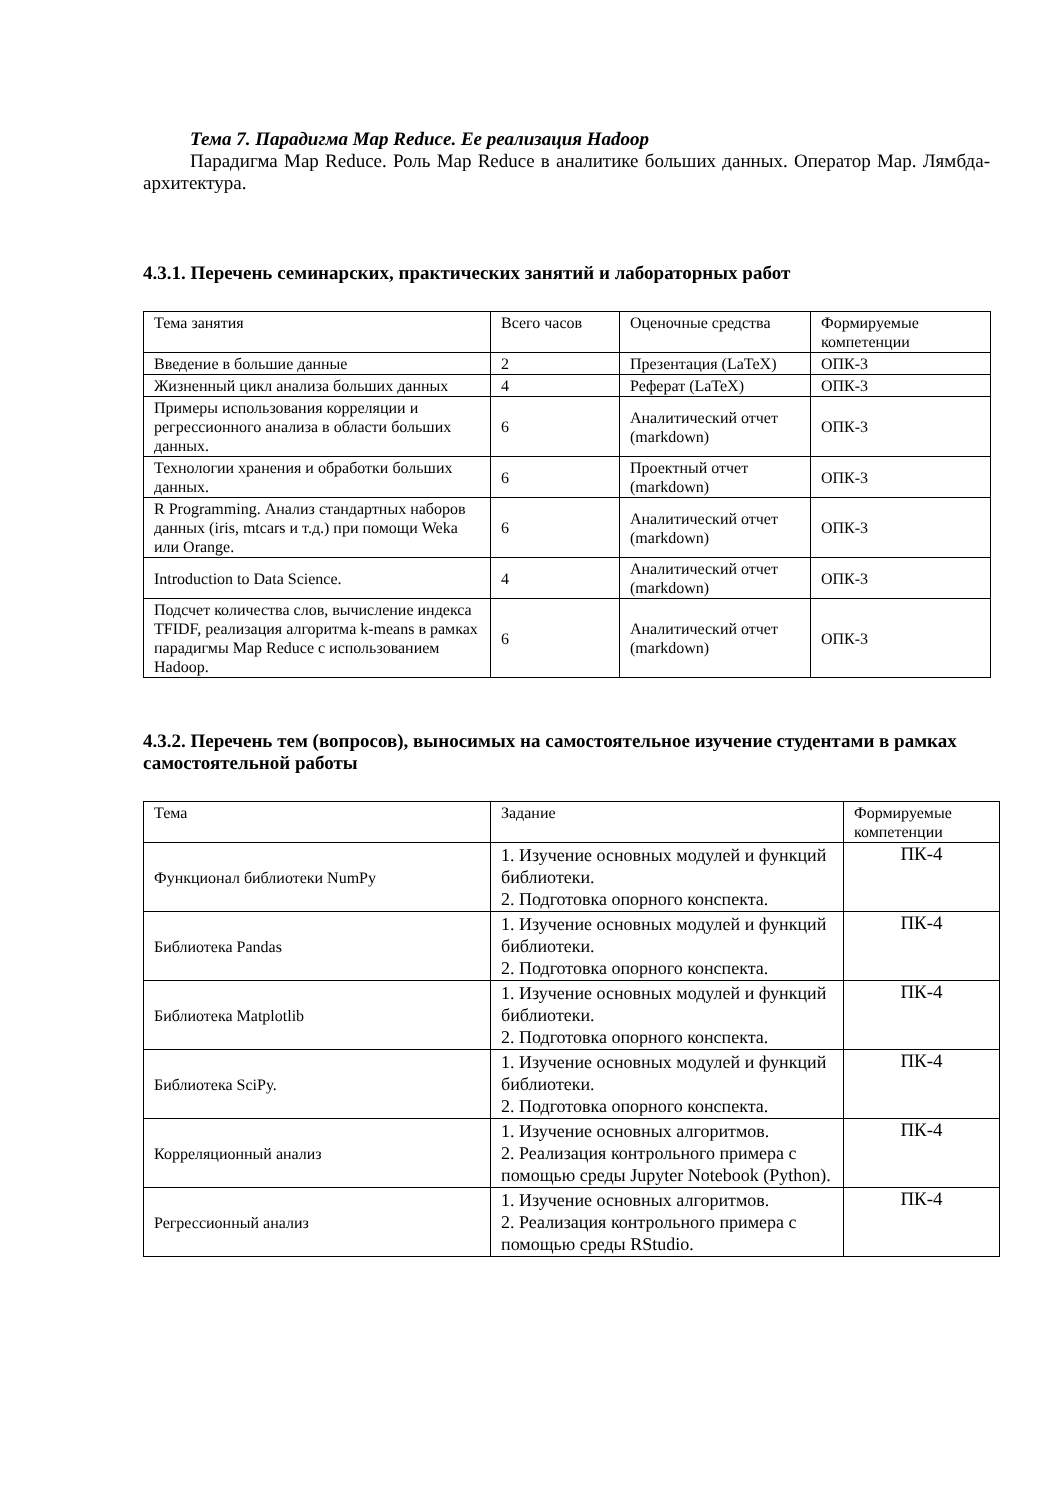Тема 7. Парадигма Map Reduce. Ее реализация Hadoop
Парадигма Map Reduce. Роль Map Reduce в аналитике больших данных. Оператор Map. Лямбда-архитектура.
4.3.1. Перечень семинарских, практических занятий и лабораторных работ
| Тема занятия | Всего часов | Оценочные средства | Формируемые компетенции |
| Введение в большие данные | 2 | Презентация (LaTeX) | ОПК-3 |
| Жизненный цикл анализа больших данных | 4 | Реферат (LaTeX) | ОПК-3 |
| Примеры использования корреляции и регрессионного анализа в области больших данных. | 6 | Аналитический отчет (markdown) | ОПК-3 |
| Технологии хранения и обработки больших данных. | 6 | Проектный отчет (markdown) | ОПК-3 |
| R Programming. Анализ стандартных наборов данных (iris, mtcars и т.д.) при помощи Weka или Orange. | 6 | Аналитический отчет (markdown) | ОПК-3 |
| Introduction to Data Science. | 4 | Аналитический отчет (markdown) | ОПК-3 |
| Подсчет количества слов, вычисление индекса TFIDF, реализация алгоритма k-means в рамках парадигмы Map Reduce с использованием Hadoop. | 6 | Аналитический отчет (markdown) | ОПК-3 |
4.3.2. Перечень тем (вопросов), выносимых на самостоятельное изучение студентами в рамках самостоятельной работы
| Тема | Задание | Формируемые компетенции |
| Функционал библиотеки NumPy | 1. Изучение основных модулей и функций библиотеки. 2. Подготовка опорного конспекта. | ПК-4 |
| Библиотека Pandas | 1. Изучение основных модулей и функций библиотеки. 2. Подготовка опорного конспекта. | ПК-4 |
| Библиотека Matplotlib | 1. Изучение основных модулей и функций библиотеки. 2. Подготовка опорного конспекта. | ПК-4 |
| Библиотека SciPy. | 1. Изучение основных модулей и функций библиотеки. 2. Подготовка опорного конспекта. | ПК-4 |
| Корреляционный анализ | 1. Изучение основных алгоритмов. 2. Реализация контрольного примера с помощью среды Jupyter Notebook (Python). | ПК-4 |
| Регрессионный анализ | 1. Изучение основных алгоритмов. 2. Реализация контрольного примера с помощью среды RStudio. | ПК-4 |